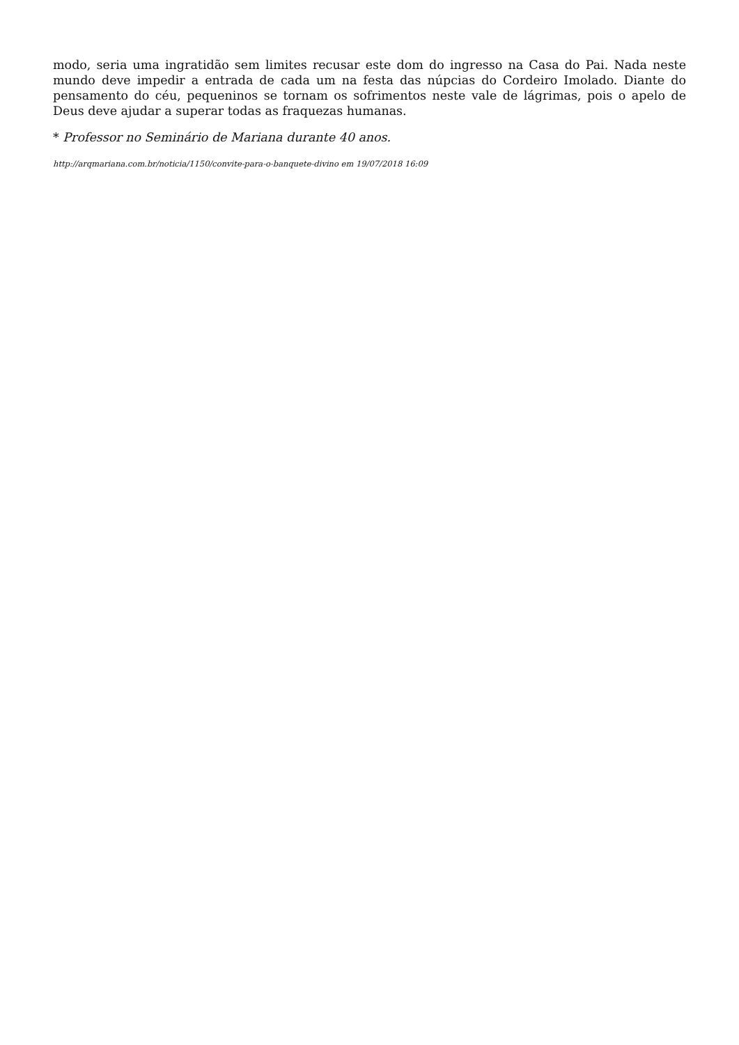modo, seria uma ingratidão sem limites recusar este dom do ingresso na Casa do Pai. Nada neste mundo deve impedir a entrada de cada um na festa das núpcias do Cordeiro Imolado. Diante do pensamento do céu, pequeninos se tornam os sofrimentos neste vale de lágrimas, pois o apelo de Deus deve ajudar a superar todas as fraquezas humanas.
* Professor no Seminário de Mariana durante 40 anos.
http://arqmariana.com.br/noticia/1150/convite-para-o-banquete-divino em 19/07/2018 16:09